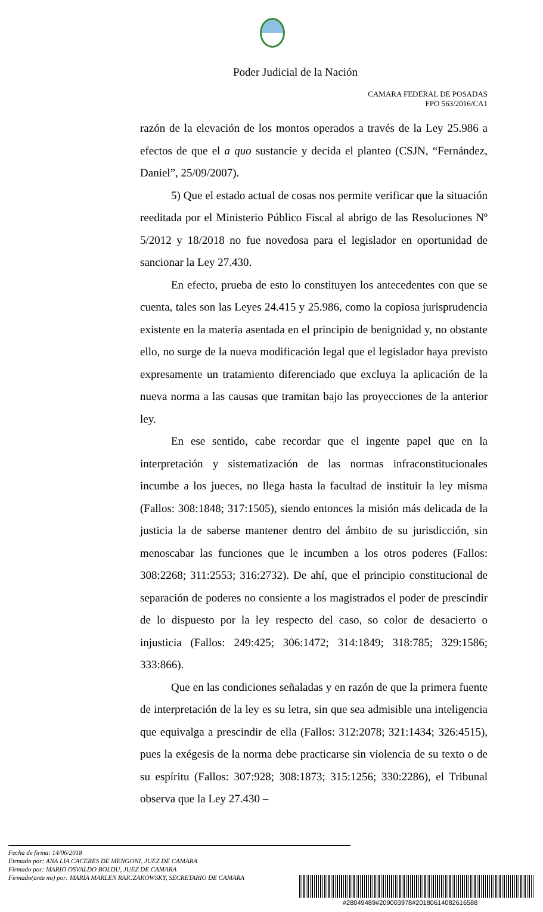Poder Judicial de la Nación
CAMARA FEDERAL DE POSADAS
FPO 563/2016/CA1
razón de la elevación de los montos operados a través de la Ley 25.986 a efectos de que el a quo sustancie y decida el planteo (CSJN, “Fernández, Daniel”, 25/09/2007).
5) Que el estado actual de cosas nos permite verificar que la situación reeditada por el Ministerio Público Fiscal al abrigo de las Resoluciones Nº 5/2012 y 18/2018 no fue novedosa para el legislador en oportunidad de sancionar la Ley 27.430.
En efecto, prueba de esto lo constituyen los antecedentes con que se cuenta, tales son las Leyes 24.415 y 25.986, como la copiosa jurisprudencia existente en la materia asentada en el principio de benignidad y, no obstante ello, no surge de la nueva modificación legal que el legislador haya previsto expresamente un tratamiento diferenciado que excluya la aplicación de la nueva norma a las causas que tramitan bajo las proyecciones de la anterior ley.
En ese sentido, cabe recordar que el ingente papel que en la interpretación y sistematización de las normas infraconstitucionales incumbe a los jueces, no llega hasta la facultad de instituir la ley misma (Fallos: 308:1848; 317:1505), siendo entonces la misión más delicada de la justicia la de saberse mantener dentro del ámbito de su jurisdicción, sin menoscabar las funciones que le incumben a los otros poderes (Fallos: 308:2268; 311:2553; 316:2732). De ahí, que el principio constitucional de separación de poderes no consiente a los magistrados el poder de prescindir de lo dispuesto por la ley respecto del caso, so color de desacierto o injusticia (Fallos: 249:425; 306:1472; 314:1849; 318:785; 329:1586; 333:866).
Que en las condiciones señaladas y en razón de que la primera fuente de interpretación de la ley es su letra, sin que sea admisible una inteligencia que equivalga a prescindir de ella (Fallos: 312:2078; 321:1434; 326:4515), pues la exégesis de la norma debe practicarse sin violencia de su texto o de su espíritu (Fallos: 307:928; 308:1873; 315:1256; 330:2286), el Tribunal observa que la Ley 27.430 –
Fecha de firma: 14/06/2018
Firmado por: ANA LIA CACERES DE MENGONI, JUEZ DE CAMARA
Firmado por: MARIO OSVALDO BOLDU, JUEZ DE CAMARA
Firmado(ante mi) por: MARIA MARLEN RAICZAKOWSKY, SECRETARIO DE CAMARA
#28049489#209003978#20180614082616588